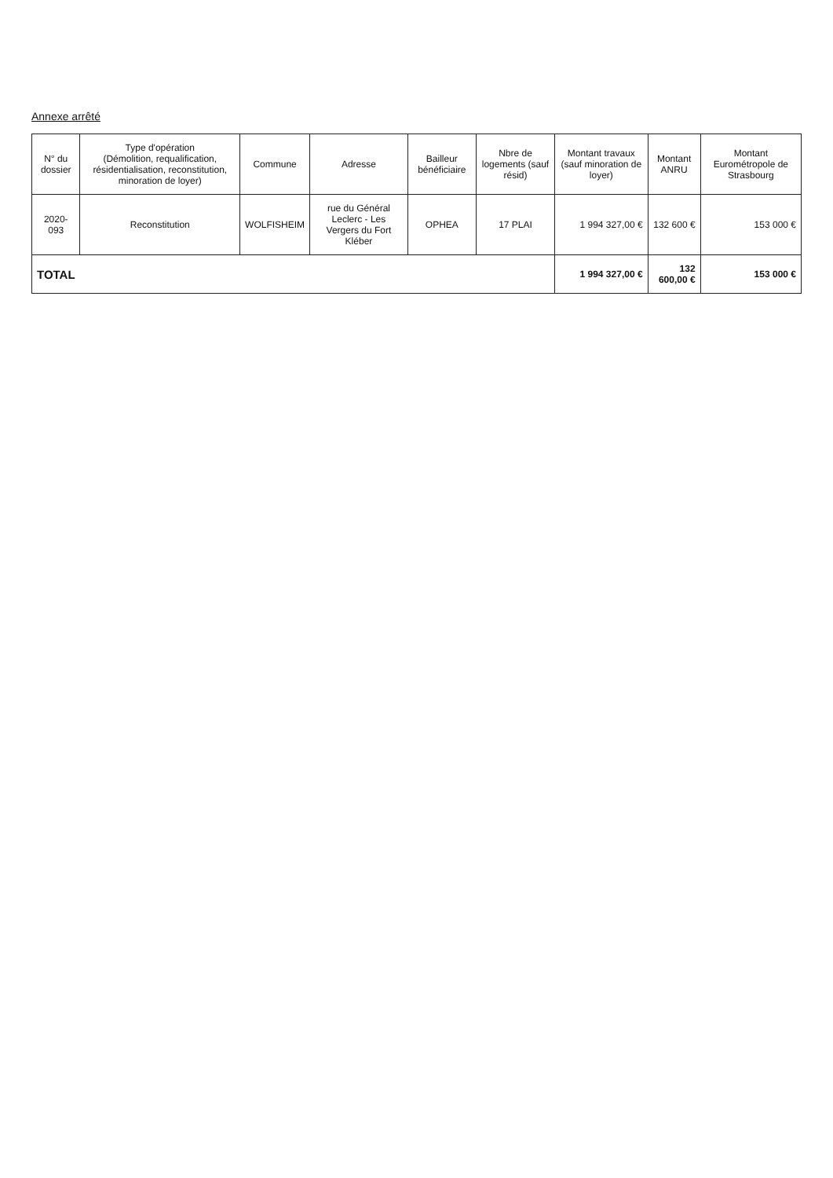Annexe arrêté
| N° du dossier | Type d'opération (Démolition, requalification, résidentialisation, reconstitution, minoration de loyer) | Commune | Adresse | Bailleur bénéficiaire | Nbre de logements (sauf résid) | Montant travaux (sauf minoration de loyer) | Montant ANRU | Montant Eurométropole de Strasbourg |
| --- | --- | --- | --- | --- | --- | --- | --- | --- |
| 2020-093 | Reconstitution | WOLFISHEIM | rue du Général Leclerc - Les Vergers du Fort Kléber | OPHEA | 17 PLAI | 1 994 327,00 € | 132 600 € | 153 000 € |
| TOTAL | | | | | | 1 994 327,00 € | 132 600,00 € | 153 000 € |